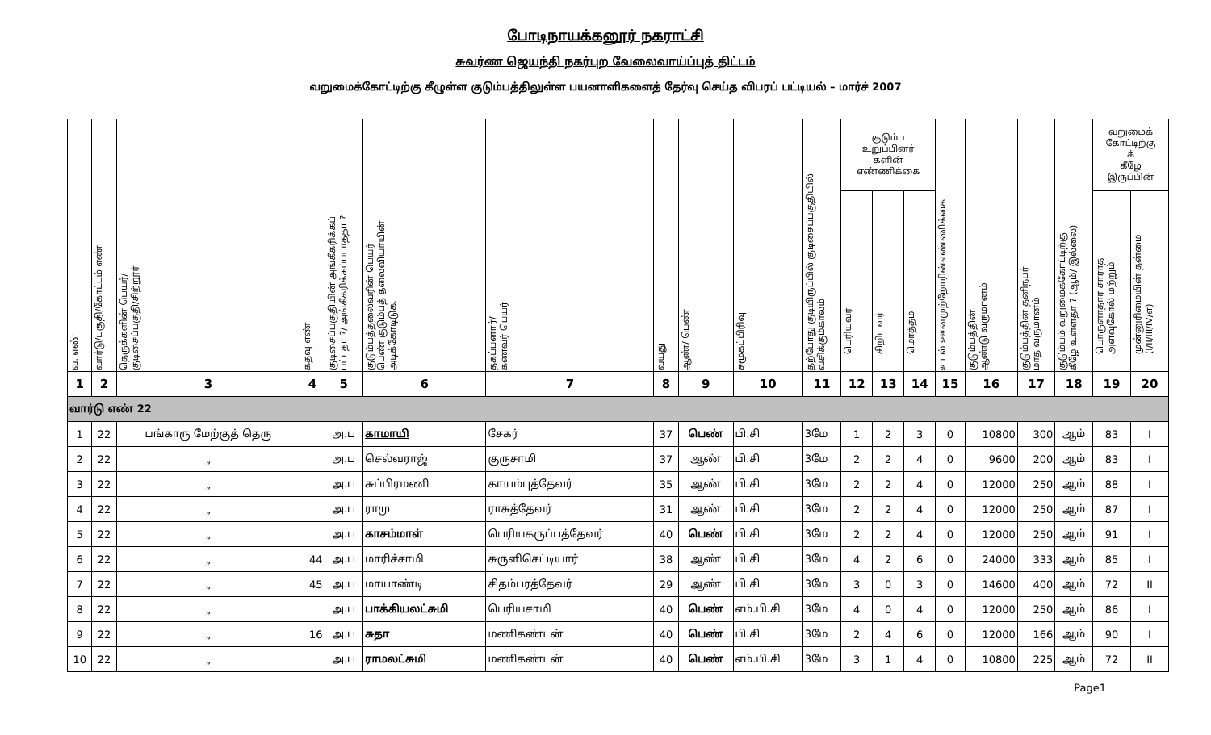போடிநாயக்கனூர் நகராட்சி
சுவர்ண ஜெயந்தி நகர்புற வேலைவாய்ப்புத் திட்டம்
வறுமைக்கோட்டிற்கு கீழுள்ள குடும்பத்திலுள்ள பயனாளிகளைத் தேர்வு செய்த விபரப் பட்டியல் – மார்ச் 2007
| வ. எண் | வார்டு/பகுதி/கோட்டம் எண் | தெருக்களின் பெயர்/ குடிசைப்பகுதி/சிற்றூர் | கதவு எண் | குடிசைப்பகுதியின் அங்கீகரிக்கப் பட்டதா ?/ அங்கீகரிக்கப்படாததா ? | குடும்பத்தலைவரின் பெயர் பெண் குடும்பத் தலைவியாயின் அடிக்கோடிடுக. | தகப்பனார்/ கணவர் பெயர் | வயது | ஆண்/ பெண் | சமூகப்பிரிவு | தற்போது குடியிருப்பில் குடிசைப்பகுதியில் வசிக்கும்காலம் | குடும்ப உறுப்பினர் களின் எண்ணிக்கை | | | உடல் ஊனமுற்றோரின்எண்ணிக்கை | குடும்பத்தின் ஆண்டு வருமானம் | குடும்பத்தின் தனிநபர் மாத வருமானம் | குடும்பம் வறுமைக்கோட்டிற்கு கீழே உள்ளதா ? (ஆம்/ இல்லை) | வறுமைக் கோட்டிற்கு க் கீழே இருப்பின் | |
| --- | --- | --- | --- | --- | --- | --- | --- | --- | --- | --- | --- | --- | --- | --- | --- | --- | --- | --- | --- |
| | | | | | | | | | | | பெரியவர் | சிறியவர் | மொத்தம் | | | | | பொருளாதார சாராத அளவுகோல் மற்றும் | முன்னுரிமையின் தன்மை (I/II/III/IV/எ) |
| 1 | 2 | 3 | 4 | 5 | 6 | 7 | 8 | 9 | 10 | 11 | 12 | 13 | 14 | 15 | 16 | 17 | 18 | 19 | 20 |
| வார்டு எண் 22 | | | | | | | | | | | | | | | | | | | |
| 1 | 22 | பங்காரு மேற்குத் தெரு | | அ.ப | காமாயி | சேகர் | 37 | பெண் | பி.சி | 3மே | 1 | 2 | 3 | 0 | 10800 | 300 | ஆம் | 83 | I |
| 2 | 22 | „ | | அ.ப | செல்வராஜ் | குருசாமி | 37 | ஆண் | பி.சி | 3மே | 2 | 2 | 4 | 0 | 9600 | 200 | ஆம் | 83 | I |
| 3 | 22 | „ | | அ.ப | சுப்பிரமணி | காயம்புத்தேவர் | 35 | ஆண் | பி.சி | 3மே | 2 | 2 | 4 | 0 | 12000 | 250 | ஆம் | 88 | I |
| 4 | 22 | „ | | அ.ப | ராமு | ராசுத்தேவர் | 31 | ஆண் | பி.சி | 3மே | 2 | 2 | 4 | 0 | 12000 | 250 | ஆம் | 87 | I |
| 5 | 22 | „ | | அ.ப | காசம்மாள் | பெரியகருப்பத்தேவர் | 40 | பெண் | பி.சி | 3மே | 2 | 2 | 4 | 0 | 12000 | 250 | ஆம் | 91 | I |
| 6 | 22 | „ | 44 | அ.ப | மாரிச்சாமி | சுருளிசெட்டியார் | 38 | ஆண் | பி.சி | 3மே | 4 | 2 | 6 | 0 | 24000 | 333 | ஆம் | 85 | I |
| 7 | 22 | „ | 45 | அ.ப | மாயாண்டி | சிதம்பரத்தேவர் | 29 | ஆண் | பி.சி | 3மே | 3 | 0 | 3 | 0 | 14600 | 400 | ஆம் | 72 | II |
| 8 | 22 | „ | | அ.ப | பாக்கியலட்சுமி | பெரியசாமி | 40 | பெண் | எம்.பி.சி | 3மே | 4 | 0 | 4 | 0 | 12000 | 250 | ஆம் | 86 | I |
| 9 | 22 | „ | 16 | அ.ப | சுதா | மணிகண்டன் | 40 | பெண் | பி.சி | 3மே | 2 | 4 | 6 | 0 | 12000 | 166 | ஆம் | 90 | I |
| 10 | 22 | „ | | அ.ப | ராமலட்சுமி | மணிகண்டன் | 40 | பெண் | எம்.பி.சி | 3மே | 3 | 1 | 4 | 0 | 10800 | 225 | ஆம் | 72 | II |
Page1